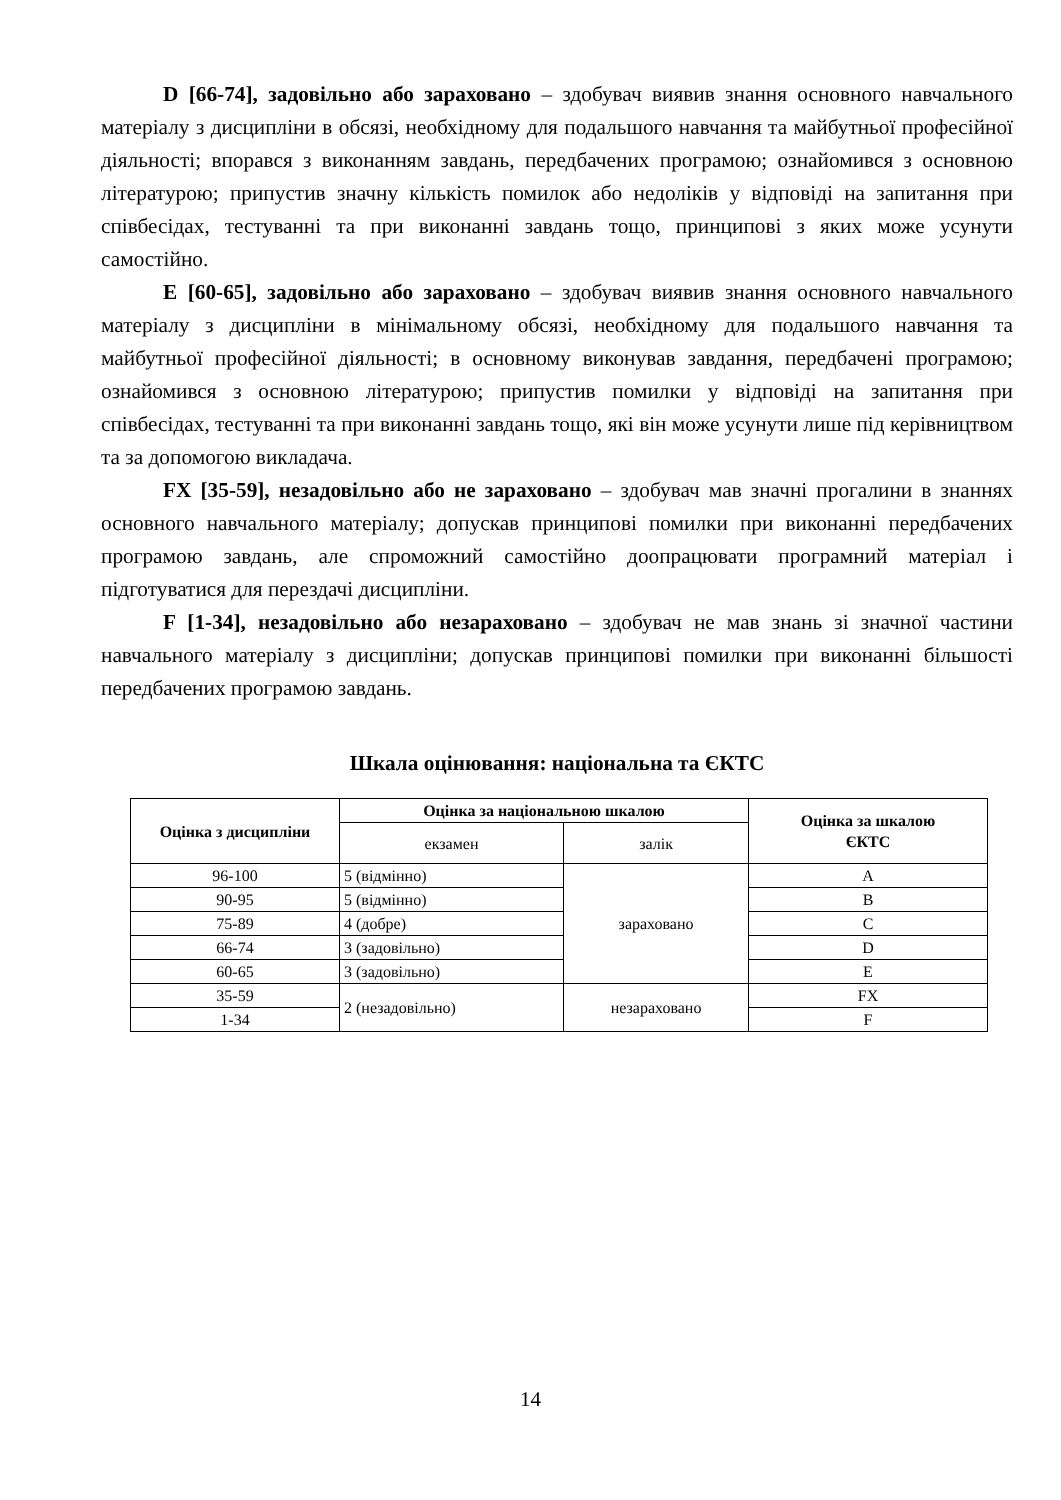D [66-74], задовільно або зараховано – здобувач виявив знання основного навчального матеріалу з дисципліни в обсязі, необхідному для подальшого навчання та майбутньої професійної діяльності; впорався з виконанням завдань, передбачених програмою; ознайомився з основною літературою; припустив значну кількість помилок або недоліків у відповіді на запитання при співбесідах, тестуванні та при виконанні завдань тощо, принципові з яких може усунути самостійно.
E [60-65], задовільно або зараховано – здобувач виявив знання основного навчального матеріалу з дисципліни в мінімальному обсязі, необхідному для подальшого навчання та майбутньої професійної діяльності; в основному виконував завдання, передбачені програмою; ознайомився з основною літературою; припустив помилки у відповіді на запитання при співбесідах, тестуванні та при виконанні завдань тощо, які він може усунути лише під керівництвом та за допомогою викладача.
FX [35-59], незадовільно або не зараховано – здобувач мав значні прогалини в знаннях основного навчального матеріалу; допускав принципові помилки при виконанні передбачених програмою завдань, але спроможний самостійно доопрацювати програмний матеріал і підготуватися для перездачі дисципліни.
F [1-34], незадовільно або незараховано – здобувач не мав знань зі значної частини навчального матеріалу з дисципліни; допускав принципові помилки при виконанні більшості передбачених програмою завдань.
Шкала оцінювання: національна та ЄКТС
| Оцінка з дисципліни | Оцінка за національною шкалою | | Оцінка за шкалою ЄКТС |
| --- | --- | --- | --- |
| | екзамен | залік | |
| 96-100 | 5 (відмінно) | зараховано | A |
| 90-95 | 5 (відмінно) | | B |
| 75-89 | 4 (добре) | | C |
| 66-74 | 3 (задовільно) | | D |
| 60-65 | 3 (задовільно) | | E |
| 35-59 | 2 (незадовільно) | незараховано | FX |
| 1-34 | | | F |
14